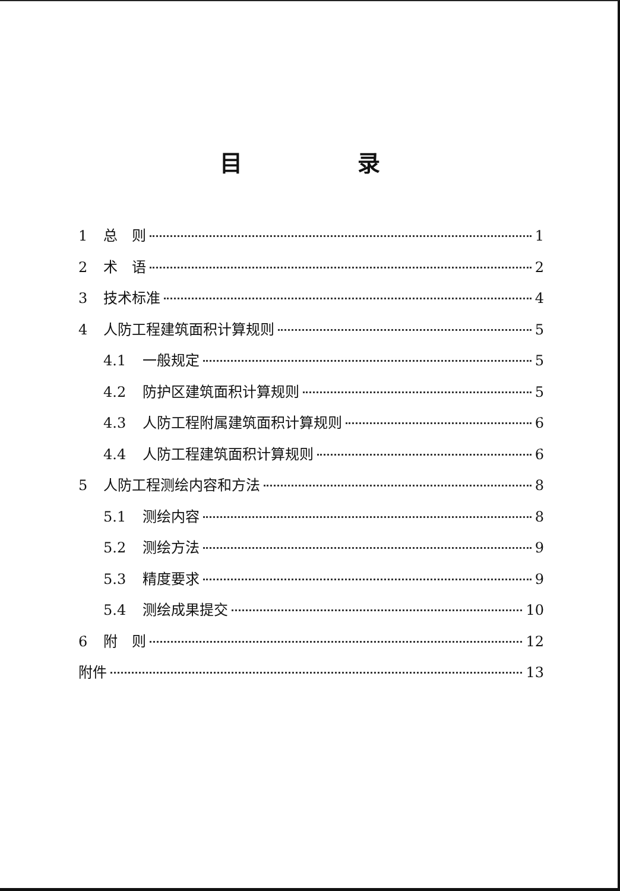目 录
1 总　则 1
2 术　语 2
3 技术标准 4
4 人防工程建筑面积计算规则 5
4.1 一般规定 5
4.2 防护区建筑面积计算规则 5
4.3 人防工程附属建筑面积计算规则 6
4.4 人防工程建筑面积计算规则 6
5 人防工程测绘内容和方法 8
5.1 测绘内容 8
5.2 测绘方法 9
5.3 精度要求 9
5.4 测绘成果提交 10
6 附　则 12
附件 13